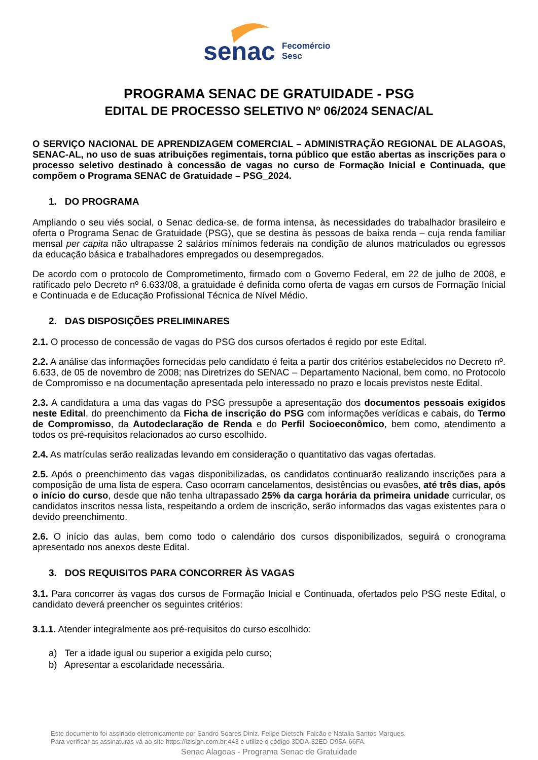senac
Fecomércio
Sesc
PROGRAMA SENAC DE GRATUIDADE - PSG
EDITAL DE PROCESSO SELETIVO Nº 06/2024 SENAC/AL
O SERVIÇO NACIONAL DE APRENDIZAGEM COMERCIAL – ADMINISTRAÇÃO REGIONAL DE ALAGOAS, SENAC-AL, no uso de suas atribuições regimentais, torna público que estão abertas as inscrições para o processo seletivo destinado à concessão de vagas no curso de Formação Inicial e Continuada, que compõem o Programa SENAC de Gratuidade – PSG_2024.
1. DO PROGRAMA
Ampliando o seu viés social, o Senac dedica-se, de forma intensa, às necessidades do trabalhador brasileiro e oferta o Programa Senac de Gratuidade (PSG), que se destina às pessoas de baixa renda – cuja renda familiar mensal per capita não ultrapasse 2 salários mínimos federais na condição de alunos matriculados ou egressos da educação básica e trabalhadores empregados ou desempregados.
De acordo com o protocolo de Comprometimento, firmado com o Governo Federal, em 22 de julho de 2008, e ratificado pelo Decreto nº 6.633/08, a gratuidade é definida como oferta de vagas em cursos de Formação Inicial e Continuada e de Educação Profissional Técnica de Nível Médio.
2. DAS DISPOSIÇÕES PRELIMINARES
2.1. O processo de concessão de vagas do PSG dos cursos ofertados é regido por este Edital.
2.2. A análise das informações fornecidas pelo candidato é feita a partir dos critérios estabelecidos no Decreto nº. 6.633, de 05 de novembro de 2008; nas Diretrizes do SENAC – Departamento Nacional, bem como, no Protocolo de Compromisso e na documentação apresentada pelo interessado no prazo e locais previstos neste Edital.
2.3. A candidatura a uma das vagas do PSG pressupõe a apresentação dos documentos pessoais exigidos neste Edital, do preenchimento da Ficha de inscrição do PSG com informações verídicas e cabais, do Termo de Compromisso, da Autodeclaração de Renda e do Perfil Socioeconômico, bem como, atendimento a todos os pré-requisitos relacionados ao curso escolhido.
2.4. As matrículas serão realizadas levando em consideração o quantitativo das vagas ofertadas.
2.5. Após o preenchimento das vagas disponibilizadas, os candidatos continuarão realizando inscrições para a composição de uma lista de espera. Caso ocorram cancelamentos, desistências ou evasões, até três dias, após o início do curso, desde que não tenha ultrapassado 25% da carga horária da primeira unidade curricular, os candidatos inscritos nessa lista, respeitando a ordem de inscrição, serão informados das vagas existentes para o devido preenchimento.
2.6. O início das aulas, bem como todo o calendário dos cursos disponibilizados, seguirá o cronograma apresentado nos anexos deste Edital.
3. DOS REQUISITOS PARA CONCORRER ÀS VAGAS
3.1. Para concorrer às vagas dos cursos de Formação Inicial e Continuada, ofertados pelo PSG neste Edital, o candidato deverá preencher os seguintes critérios:
3.1.1. Atender integralmente aos pré-requisitos do curso escolhido:
a) Ter a idade igual ou superior a exigida pelo curso;
b) Apresentar a escolaridade necessária.
Este documento foi assinado eletronicamente por Sandro Soares Diniz, Felipe Dietschi Falcão e Natalia Santos Marques.
Para verificar as assinaturas vá ao site https://izisign.com.br:443 e utilize o código 3DDA-32ED-D95A-66FA.
Senac Alagoas - Programa Senac de Gratuidade